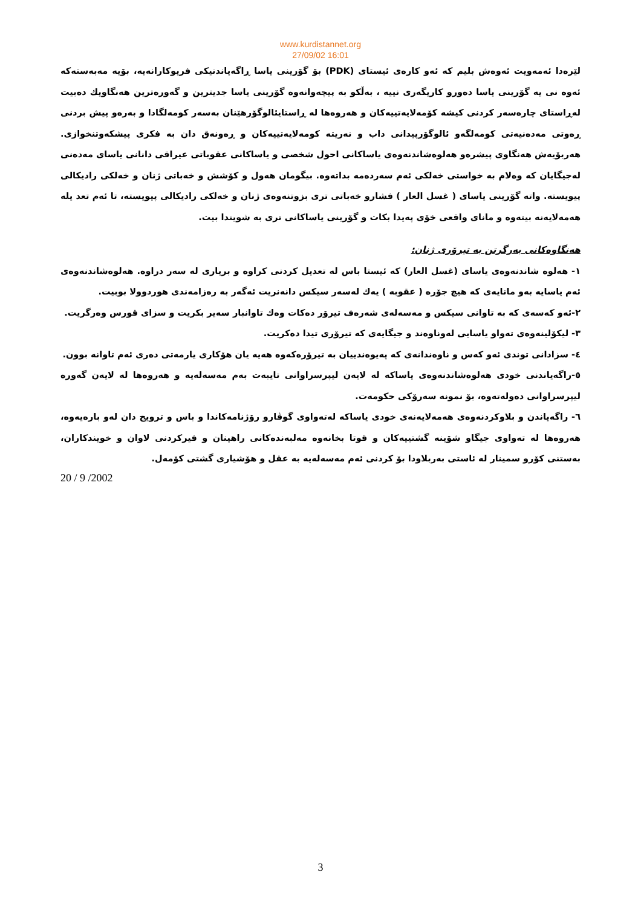www.kurdistannet.org
27/09/02 16:01
لێرەدا ئەمەویت ئەوەش بلیم کە ئەو کارەی ئیستای (PDK) بۆ گۆرینی یاسا ڕاگەیاندنیکی فریوکارانەیە، بۆیە مەبەستەکە ئەوە نی یە گۆرینی یاسا دەورو کاریگەری نییە ، بەڵکو بە پیچەوانەوە گۆرینی یاسا جدیترین و گەورەترین هەنگاویك دەبیت لەڕاستای چارەسەر کردنی کیشە کۆمەلایەتییەکان و هەروەها لە ڕاستایئالوگۆرهێنان بەسەر کومەلگادا و بەرەو پیش بردنی ڕەوتی مەدەنیەتی کومەلگەو ئالوگۆرپیدانی داب و نەریتە کومەلایەتییەکان و ڕەونەق دان بە فکری پیشکەوتنخوازی. هەربۆیەش هەنگاوی پیشرەو هەلوەشاندنەوەی یاساکانی احول شخصی و یاساکانی عقوباتی عیراقی دانانی یاسای مەدەنی لەجیگایان کە وەلام بە خواستی خەلکی ئەم سەردەمە بداتەوە. بیگومان هەول و کۆشش و خەباتی ژنان و خەلکی رادیکالی پیویستە. واتە گۆرینی یاسای ( غسل العار ) فشارو خەباتی تری بزوتنەوەی ژنان و خەلکی رادیکالی پیویستە، تا ئەم تعد یلە هەمەلایەنە بیتەوە و مانای واقعی خۆی پەیدا بکات و گۆرینی یاساکانی تری بە شویندا بیت.
هەنگاوەکانی بەرگرتن بە تیرۆری ژنان:
١- هەلوە شاندنەوەی یاسای (غسل العار) کە ئیستا باس لە تعدیل کردنی کراوە و بریاری لە سەر دراوە. هەلوەشاندنەوەی ئەم یاسایە بەو مانایەی کە هیچ جۆرە ( عقوبە ) یەك لەسەر سیکس دانەنریت ئەگەر بە رەزامەندی هوردوولا بوبیت.
٢-ئەو کەسەی کە بە تاوانی سیکس و مەسەلەی شەرەف تیرۆر دەکات وەك تاوانبار سەیر بکریت و سزای قورس وەرگریت.
٣- لیکۆلینەوەی تەواو یاسایی لەوناوەند و جیگایەی کە تیرۆری تیدا دەکریت.
٤- سزادانی توندی ئەو کەس و ناوەندانەی کە پەیوەندییان بە تیرۆرەکەوە هەیە یان هۆکاری یارمەتی دەری ئەم تاوانە بوون.
٥-راگەیاندنی خودی هەلوەشاندنەوەی یاساکە لە لایەن لیپرسراوانی تایبەت بەم مەسەلەیە و هەروەها لە لایەن گەورە لیپرسراوانی دەولەتەوە، بۆ نمونە سەرۆکی حکومەت.
٦- راگەیاندن و بلاوکردنەوەی هەمەلایەنەی خودی یاساکە لەتەواوی گوڤارو رۆژنامەکاندا و باس و ترویج دان لەو بارەیەوە، هەروەها لە تەواوی جیگاو شۆینە گشتییەکان و قوتا بخانەوە مەلبەندەکانی راهینان و فیرکردنی لاوان و خویندکاران، بەستنی کۆرو سمینار لە ئاستی بەربلاودا بۆ کردنی ئەم مەسەلەیە بە عقل و هۆشیاری گشتی کۆمەل.
20 / 9 /2002
3